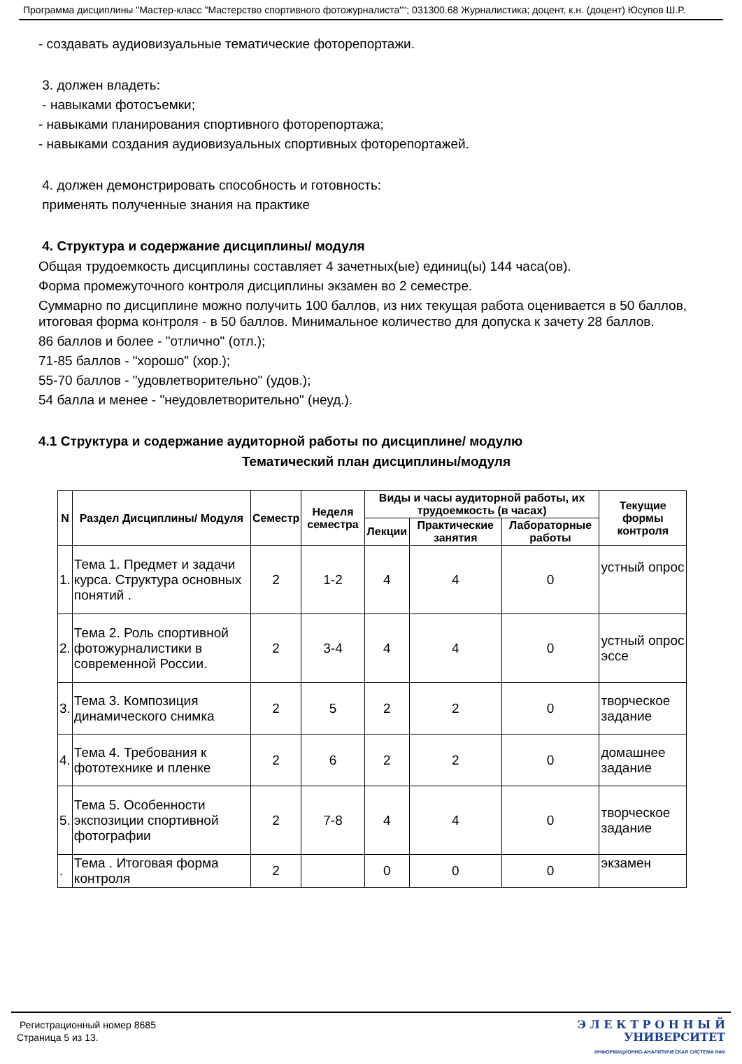Программа дисциплины "Мастер-класс "Мастерство спортивного фотожурналиста""; 031300.68 Журналистика; доцент, к.н. (доцент) Юсупов Ш.Р.
- создавать аудиовизуальные тематические фоторепортажи.
3. должен владеть:
- навыками фотосъемки;
- навыками планирования спортивного фоторепортажа;
- навыками создания аудиовизуальных спортивных фоторепортажей.
4. должен демонстрировать способность и готовность:
применять полученные знания на практике
4. Структура и содержание дисциплины/ модуля
Общая трудоемкость дисциплины составляет 4 зачетных(ые) единиц(ы) 144 часа(ов).
Форма промежуточного контроля дисциплины экзамен во 2 семестре.
Суммарно по дисциплине можно получить 100 баллов, из них текущая работа оценивается в 50 баллов, итоговая форма контроля - в 50 баллов. Минимальное количество для допуска к зачету 28 баллов.
86 баллов и более - "отлично" (отл.);
71-85 баллов - "хорошо" (хор.);
55-70 баллов - "удовлетворительно" (удов.);
54 балла и менее - "неудовлетворительно" (неуд.).
4.1 Структура и содержание аудиторной работы по дисциплине/ модулю
Тематический план дисциплины/модуля
| N | Раздел Дисциплины/ Модуля | Семестр | Неделя семестра | Виды и часы аудиторной работы, их трудоемкость (в часах) | | | Текущие формы контроля |
| --- | --- | --- | --- | --- | --- | --- | --- |
| | | | | Лекции | Практические занятия | Лабораторные работы | |
| 1. | Тема 1. Предмет и задачи курса. Структура основных понятий . | 2 | 1-2 | 4 | 4 | 0 | устный опрос |
| 2. | Тема 2. Роль спортивной фотожурналистики в современной России. | 2 | 3-4 | 4 | 4 | 0 | устный опрос эссе |
| 3. | Тема 3. Композиция динамического снимка | 2 | 5 | 2 | 2 | 0 | творческое задание |
| 4. | Тема 4. Требования к фототехнике и пленке | 2 | 6 | 2 | 2 | 0 | домашнее задание |
| 5. | Тема 5. Особенности экспозиции спортивной фотографии | 2 | 7-8 | 4 | 4 | 0 | творческое задание |
| . | Тема . Итоговая форма контроля | 2 | | 0 | 0 | 0 | экзамен |
Регистрационный номер 8685
Страница 5 из 13.
Э Л Е К Т Р О Н Н Ы Й
УНИВЕРСИТЕТ
ИНФОРМАЦИОННО-АНАЛИТИЧЕСКАЯ СИСТЕМА КФУ